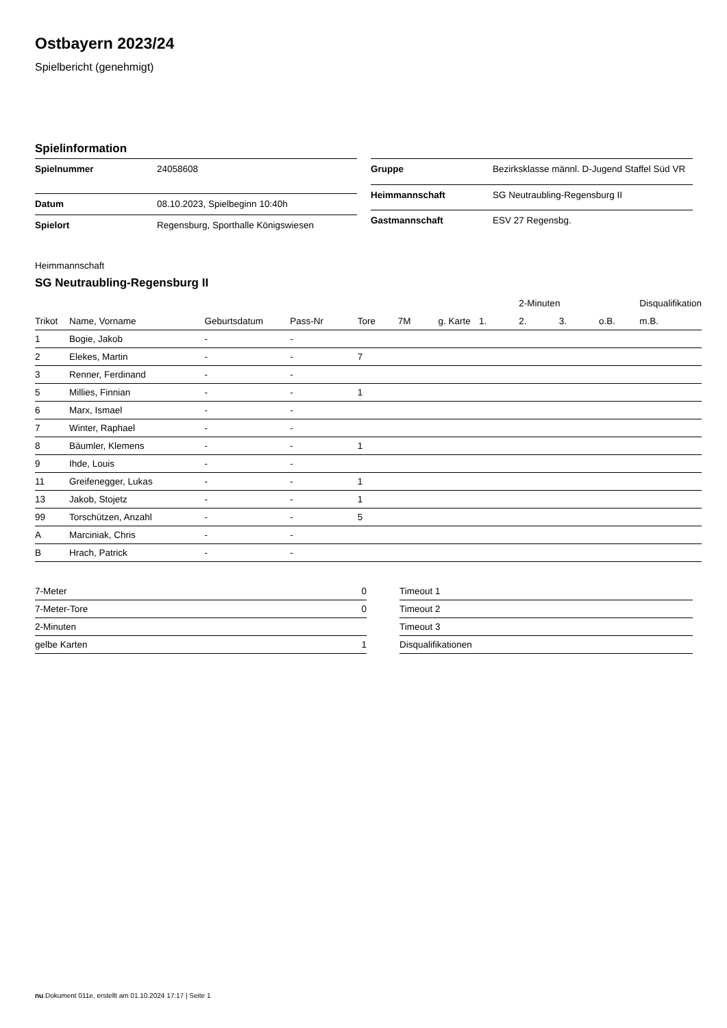Ostbayern 2023/24
Spielbericht (genehmigt)
Spielinformation
| Spielnummer | 24058608 |
| Datum | 08.10.2023, Spielbeginn 10:40h |
| Spielort | Regensburg, Sporthalle Königswiesen |
| Gruppe | Bezirksklasse männl. D-Jugend Staffel Süd VR |
| Heimmannschaft | SG Neutraubling-Regensburg II |
| Gastmannschaft | ESV 27 Regensbg. |
Heimmannschaft
SG Neutraubling-Regensburg II
| | | | | | | | | 2-Minuten | | | Disqualifikation |
| --- | --- | --- | --- | --- | --- | --- | --- | --- | --- | --- | --- |
| Trikot | Name, Vorname | Geburtsdatum | Pass-Nr | Tore | 7M | g. Karte | 1. | 2. | 3. | o.B. | m.B. |
| 1 | Bogie, Jakob | - | - | | | | | | | | |
| 2 | Elekes, Martin | - | - | 7 | | | | | | | |
| 3 | Renner, Ferdinand | - | - | | | | | | | | |
| 5 | Millies, Finnian | - | - | 1 | | | | | | | |
| 6 | Marx, Ismael | - | - | | | | | | | | |
| 7 | Winter, Raphael | - | - | | | | | | | | |
| 8 | Bäumler, Klemens | - | - | 1 | | | | | | | |
| 9 | Ihde, Louis | - | - | | | | | | | | |
| 11 | Greifenegger, Lukas | - | - | 1 | | | | | | | |
| 13 | Jakob, Stojetz | - | - | 1 | | | | | | | |
| 99 | Torschützen, Anzahl | - | - | 5 | | | | | | | |
| A | Marciniak, Chris | - | - | | | | | | | | |
| B | Hrach, Patrick | - | - | | | | | | | | |
| 7-Meter | 0 |
| 7-Meter-Tore | 0 |
| 2-Minuten | |
| gelbe Karten | 1 |
| Timeout 1 |
| Timeout 2 |
| Timeout 3 |
| Disqualifikationen |
nu.Dokument 011e, erstellt am 01.10.2024 17:17 | Seite 1